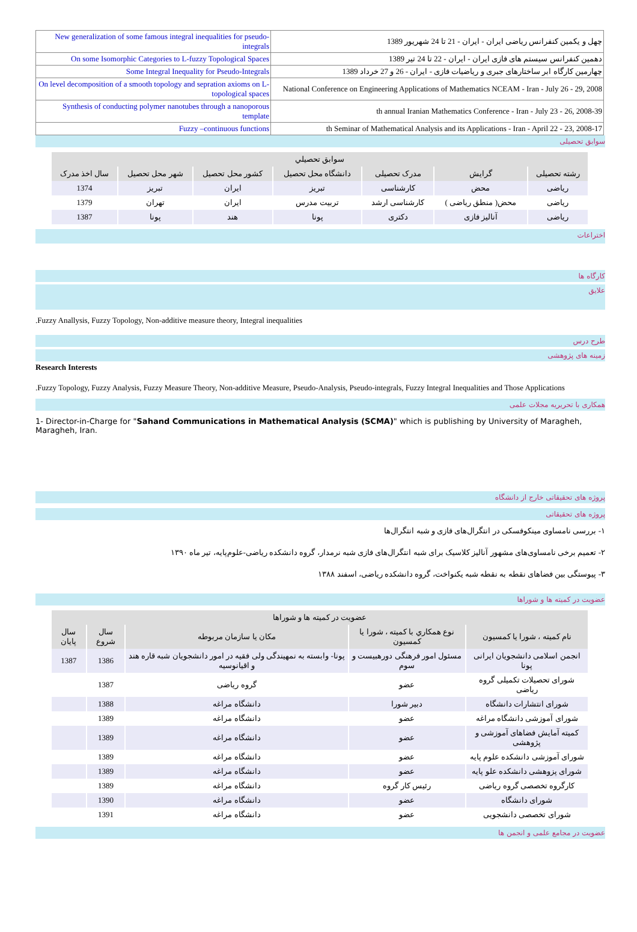| New generalization of some famous integral inequalities for pseudo-integrals | چهل و یکمین کنفرانس ریاضی ایران - ایران - 21 تا 24 شهریور 1389 |
| On some Isomorphic Categories to L-fuzzy Topological Spaces | دهمین کنفرانس سیستم های فازی ایران - ایران - 22 تا 24 تیر 1389 |
| Some Integral Inequality for Pseudo-Integrals | چهارمین کارگاه ابر ساختارهای جبری و ریاضیات فازی - ایران - 26 و 27 خرداد 1389 |
| On level decomposition of a smooth topology and sepration axioms on L-topological spaces | National Conference on Engineering Applications of Mathematics NCEAM - Iran - July 26 - 29, 2008 |
| Synthesis of conducting polymer nanotubes through a nanoporous template | th annual Iranian Mathematics Conference - Iran - July 23 - 26, 2008-39 |
| Fuzzy –continuous functions | th Seminar of Mathematical Analysis and its Applications - Iran - April 22 - 23, 2008-17 |
سوابق تحصیلی
| سوابق تحصيلي | | | | | | |
| --- | --- | --- | --- | --- | --- | --- |
| رشته تحصیلی | گرایش | مدرک تحصیلی | دانشگاه محل تحصیل | کشور محل تحصیل | شهر محل تحصیل | سال اخذ مدرک |
| ریاضی | محض | کارشناسی | تبریز | ایران | تبریز | 1374 |
| ریاضی | محض( منطق ریاضی ) | کارشناسی ارشد | تربیت مدرس | ایران | تهران | 1379 |
| ریاضی | آنالیز فازی | دکتری | پونا | هند | پونا | 1387 |
اختراعات
کارگاه ها
علایق
.Fuzzy Anallysis, Fuzzy Topology, Non-additive measure theory, Integral inequalities
طرح درس
زمینه های پژوهشی
Research Interests
.Fuzzy Topology, Fuzzy Analysis, Fuzzy Measure Theory, Non-additive Measure, Pseudo-Analysis, Pseudo-integrals, Fuzzy Integral Inequalities and Those Applications
همکاری با تحریریه مجلات علمی
1- Director-in-Charge for "Sahand Communications in Mathematical Analysis (SCMA)" which is publishing by University of Maragheh, Maragheh, Iran.
پروژه های تحقیقاتی خارج از دانشگاه
پروژه های تحقیقاتی
۱- بررسی نامساوی مینکوفسکی در انتگرال‌های فازی و شبه انتگرال‌ها
۲- تعمیم برخی نامساوی‌های مشهور آنالیز کلاسیک برای شبه انتگرال‌های فازی شبه نرمدار، گروه دانشکده ریاضی-علوم‌پایه، تیر ماه ۱۳۹۰
۳- پیوستگی بین فضاهای نقطه به نقطه شبه یکنواخت، گروه دانشکده ریاضی، اسفند ۱۳۸۸
عضویت در کمیته ها و شوراها
| عضویت در کمیته ها و شوراها | | | | |
| --- | --- | --- | --- | --- |
| نام کمیته ، شورا یا کمسیون | نوع همكاري با کمیته ، شورا یا کمسیون | مکان یا سازمان مربوطه | سال شروع | سال پایان |
| انجمن اسلامی دانشجویان ایرانی پونا | مسئول امور فرهنگی دورهبیست و سوم | پونا- وابسته به نمهیندگی ولی فقیه در امور دانشجویان شبه قاره هند و اقیانوسیه | 1386 | 1387 |
| شورای تحصیلات تکمیلی گروه ریاضی | عضو | گروه ریاضی | 1387 | |
| شورای انتشارات دانشگاه | دبیر شورا | دانشگاه مراغه | 1388 | |
| شورای آموزشی دانشگاه مراغه | عضو | دانشگاه مراغه | 1389 | |
| کمیته آمایش فضاهای آموزشی و پژوهشی | عضو | دانشگاه مراغه | 1389 | |
| شورای آموزشی دانشکده علوم پایه | عضو | دانشگاه مراغه | 1389 | |
| شورای پزوهشی دانشکده علو پایه | عضو | دانشگاه مراغه | 1389 | |
| کارگروه تخصصی گروه ریاضی | رئیس کار گروه | دانشگاه مراغه | 1389 | |
| شورای دانشگاه | عضو | دانشگاه مراغه | 1390 | |
| شورای تخصصی دانشجویی | عضو | دانشگاه مراغه | 1391 | |
عضویت در مجامع علمی و انجمن ها